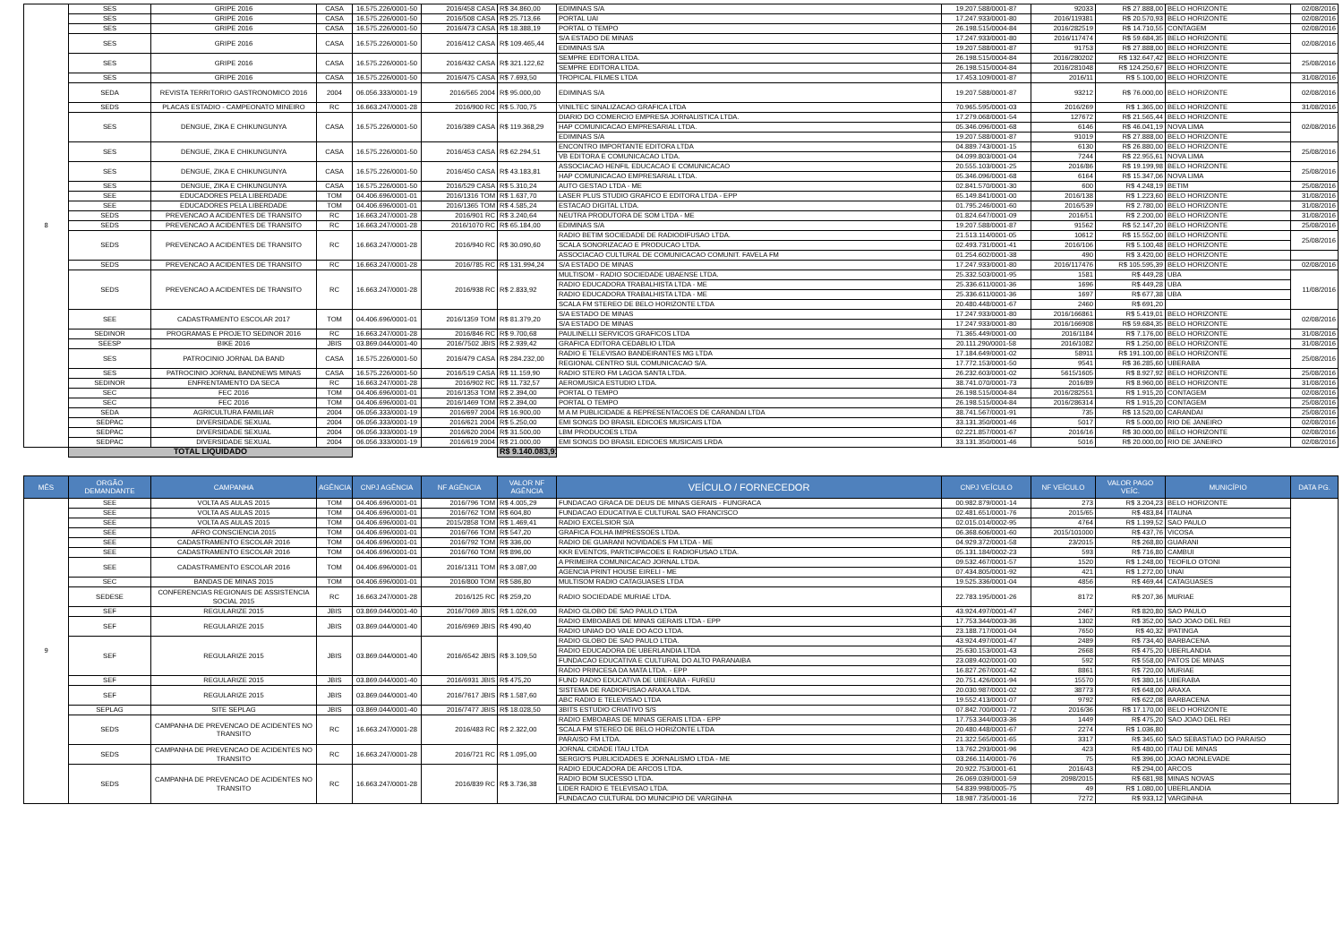| 8 | SES | GRIPE 2016 | CASA | 16.575.226/0001-50 | 2016/458 CASA | R$ 34.860,00 | EDIMINAS S/A | 19.207.588/0001-87 | 92033 | R$ 27.888,00 | BELO HORIZONTE | 02/08/2016 |
| | SES | GRIPE 2016 | CASA | 16.575.226/0001-50 | 2016/508 CASA | R$ 25.713,66 | PORTAL UAI | 17.247.933/0001-80 | 2016/119381 | R$ 20.570,93 | BELO HORIZONTE | 02/08/2016 |
| | SES | GRIPE 2016 | CASA | 16.575.226/0001-50 | 2016/473 CASA | R$ 18.388,19 | PORTAL O TEMPO | 26.198.515/0004-84 | 2016/282519 | R$ 14.710,55 | CONTAGEM | 02/08/2016 |
| | SES | GRIPE 2016 | CASA | 16.575.226/0001-50 | 2016/412 CASA | R$ 109.465,44 | S/A ESTADO DE MINAS | 17.247.933/0001-80 | 2016/117474 | R$ 59.684,35 | BELO HORIZONTE | 02/08/2016 |
| | | | | | | | EDIMINAS S/A | 19.207.588/0001-87 | 91753 | R$ 27.888,00 | BELO HORIZONTE | |
| | SES | GRIPE 2016 | CASA | 16.575.226/0001-50 | 2016/432 CASA | R$ 321.122,62 | SEMPRE EDITORA LTDA. | 26.198.515/0004-84 | 2016/280202 | R$ 132.647,42 | BELO HORIZONTE | 25/08/2016 |
| | | | | | | | SEMPRE EDITORA LTDA. | 26.198.515/0004-84 | 2016/281048 | R$ 124.250,67 | BELO HORIZONTE | |
| | SES | GRIPE 2016 | CASA | 16.575.226/0001-50 | 2016/475 CASA | R$ 7.693,50 | TROPICAL FILMES LTDA | 17.453.109/0001-87 | 2016/11 | R$ 5.100,00 | BELO HORIZONTE | 31/08/2016 |
| | SEDA | REVISTA TERRITORIO GASTRONOMICO 2016 | 2004 | 06.056.333/0001-19 | 2016/565 2004 | R$ 95.000,00 | EDIMINAS S/A | 19.207.588/0001-87 | 93212 | R$ 76.000,00 | BELO HORIZONTE | 02/08/2016 |
| | SEDS | PLACAS ESTADIO - CAMPEONATO MINEIRO | RC | 16.663.247/0001-28 | 2016/900 RC | R$ 5.700,75 | VINILTEC SINALIZACAO GRAFICA LTDA | 70.965.595/0001-03 | 2016/269 | R$ 1.365,00 | BELO HORIZONTE | 31/08/2016 |
| | SES | DENGUE, ZIKA E CHIKUNGUNYA | CASA | 16.575.226/0001-50 | 2016/389 CASA | R$ 119.368,29 | DIARIO DO COMERCIO EMPRESA JORNALISTICA LTDA. | 17.279.068/0001-54 | 127672 | R$ 21.565,44 | BELO HORIZONTE | 02/08/2016 |
| | | | | | | | HAP COMUNICACAO EMPRESARIAL LTDA. | 05.346.096/0001-68 | 6146 | R$ 46.041,19 | NOVA LIMA | |
| | | | | | | | EDIMINAS S/A | 19.207.588/0001-87 | 91019 | R$ 27.888,00 | BELO HORIZONTE | |
| | SES | DENGUE, ZIKA E CHIKUNGUNYA | CASA | 16.575.226/0001-50 | 2016/453 CASA | R$ 62.294,51 | ENCONTRO IMPORTANTE EDITORA LTDA | 04.889.743/0001-15 | 6130 | R$ 26.880,00 | BELO HORIZONTE | 25/08/2016 |
| | | | | | | | VB EDITORA E COMUNICACAO LTDA. | 04.099.803/0001-04 | 7244 | R$ 22.955,61 | NOVA LIMA | |
| | SES | DENGUE, ZIKA E CHIKUNGUNYA | CASA | 16.575.226/0001-50 | 2016/450 CASA | R$ 43.183,81 | ASSOCIACAO HENFIL EDUCACAO E COMUNICACAO | 20.555.103/0001-25 | 2016/86 | R$ 19.199,98 | BELO HORIZONTE | 25/08/2016 |
| | | | | | | | HAP COMUNICACAO EMPRESARIAL LTDA. | 05.346.096/0001-68 | 6164 | R$ 15.347,06 | NOVA LIMA | |
| | SES | DENGUE, ZIKA E CHIKUNGUNYA | CASA | 16.575.226/0001-50 | 2016/529 CASA | R$ 5.310,24 | AUTO GESTAO LTDA - ME | 02.841.570/0001-30 | 600 | R$ 4.248,19 | BETIM | 25/08/2016 |
| | SEE | EDUCADORES PELA LIBERDADE | TOM | 04.406.696/0001-01 | 2016/1316 TOM | R$ 1.637,70 | LASER PLUS STUDIO GRAFICO E EDITORA LTDA - EPP | 65.149.841/0001-00 | 2016/138 | R$ 1.223,60 | BELO HORIZONTE | 31/08/2016 |
| | SEE | EDUCADORES PELA LIBERDADE | TOM | 04.406.696/0001-01 | 2016/1365 TOM | R$ 4.585,24 | ESTACAO DIGITAL LTDA. | 01.795.246/0001-60 | 2016/539 | R$ 2.780,00 | BELO HORIZONTE | 31/08/2016 |
| | SEDS | PREVENCAO A ACIDENTES DE TRANSITO | RC | 16.663.247/0001-28 | 2016/901 RC | R$ 3.240,64 | NEUTRA PRODUTORA DE SOM LTDA - ME | 01.824.647/0001-09 | 2016/51 | R$ 2.200,00 | BELO HORIZONTE | 31/08/2016 |
| | SEDS | PREVENCAO A ACIDENTES DE TRANSITO | RC | 16.663.247/0001-28 | 2016/1070 RC | R$ 65.184,00 | EDIMINAS S/A | 19.207.588/0001-87 | 91562 | R$ 52.147,20 | BELO HORIZONTE | 25/08/2016 |
| | SEDS | PREVENCAO A ACIDENTES DE TRANSITO | RC | 16.663.247/0001-28 | 2016/940 RC | R$ 30.090,60 | RADIO BETIM SOCIEDADE DE RADIODIFUSAO LTDA. | 21.513.114/0001-05 | 10612 | R$ 15.552,00 | BELO HORIZONTE | 25/08/2016 |
| | | | | | | | SCALA SONORIZACAO E PRODUCAO LTDA. | 02.493.731/0001-41 | 2016/106 | R$ 5.100,48 | BELO HORIZONTE | |
| | | | | | | | ASSOCIACAO CULTURAL DE COMUNICACAO COMUNIT. FAVELA FM | 01.254.602/0001-38 | 490 | R$ 3.420,00 | BELO HORIZONTE | |
| | SEDS | PREVENCAO A ACIDENTES DE TRANSITO | RC | 16.663.247/0001-28 | 2016/785 RC | R$ 131.994,24 | S/A ESTADO DE MINAS | 17.247.933/0001-80 | 2016/117476 | R$ 105.595,39 | BELO HORIZONTE | 02/08/2016 |
| | SEDS | PREVENCAO A ACIDENTES DE TRANSITO | RC | 16.663.247/0001-28 | 2016/938 RC | R$ 2.833,92 | MULTISOM - RADIO SOCIEDADE UBAENSE LTDA. | 25.332.503/0001-95 | 1581 | R$ 449,28 | UBA | 11/08/2016 |
| | | | | | | | RADIO EDUCADORA TRABALHISTA LTDA - ME | 25.336.611/0001-36 | 1696 | R$ 449,28 | UBA | |
| | | | | | | | RADIO EDUCADORA TRABALHISTA LTDA - ME | 25.336.611/0001-36 | 1697 | R$ 677,38 | UBA | |
| | | | | | | | SCALA FM STEREO DE BELO HORIZONTE LTDA | 20.480.448/0001-67 | 2460 | R$ 691,20 | | |
| | SEE | CADASTRAMENTO ESCOLAR 2017 | TOM | 04.406.696/0001-01 | 2016/1359 TOM | R$ 81.379,20 | S/A ESTADO DE MINAS | 17.247.933/0001-80 | 2016/166861 | R$ 5.419,01 | BELO HORIZONTE | 02/08/2016 |
| | | | | | | | S/A ESTADO DE MINAS | 17.247.933/0001-80 | 2016/166908 | R$ 59.684,35 | BELO HORIZONTE | |
| | SEDINOR | PROGRAMAS E PROJETO SEDINOR 2016 | RC | 16.663.247/0001-28 | 2016/846 RC | R$ 9.700,68 | PAULINELLI SERVICOS GRAFICOS LTDA | 71.365.449/0001-00 | 2016/1184 | R$ 7.176,00 | BELO HORIZONTE | 31/08/2016 |
| | SEESP | BIKE 2016 | JBIS | 03.869.044/0001-40 | 2016/7502 JBIS | R$ 2.939,42 | GRAFICA EDITORA CEDABLIO LTDA | 20.111.290/0001-58 | 2016/1082 | R$ 1.250,00 | BELO HORIZONTE | 31/08/2016 |
| | SES | PATROCINIO JORNAL DA BAND | CASA | 16.575.226/0001-50 | 2016/479 CASA | R$ 284.232,00 | RADIO E TELEVISAO BANDEIRANTES MG LTDA | 17.184.649/0001-02 | 58911 | R$ 191.100,00 | BELO HORIZONTE | 25/08/2016 |
| | | | | | | | REGIONAL CENTRO SUL COMUNICACAO S/A. | 17.772.153/0001-50 | 9541 | R$ 36.285,60 | UBERABA | |
| | SES | PATROCINIO JORNAL BANDNEWS MINAS | CASA | 16.575.226/0001-50 | 2016/519 CASA | R$ 11.159,90 | RADIO STERO FM LAGOA SANTA LTDA. | 26.232.603/0001-02 | 5615/1605 | R$ 8.927,92 | BELO HORIZONTE | 25/08/2016 |
| | SEDINOR | ENFRENTAMENTO DA SECA | RC | 16.663.247/0001-28 | 2016/902 RC | R$ 11.732,57 | AEROMUSICA ESTUDIO LTDA. | 38.741.070/0001-73 | 2016/89 | R$ 8.960,00 | BELO HORIZONTE | 31/08/2016 |
| | SEC | FEC 2016 | TOM | 04.406.696/0001-01 | 2016/1353 TOM | R$ 2.394,00 | PORTAL O TEMPO | 26.198.515/0004-84 | 2016/282551 | R$ 1.915,20 | CONTAGEM | 02/08/2016 |
| | SEC | FEC 2016 | TOM | 04.406.696/0001-01 | 2016/1469 TOM | R$ 2.394,00 | PORTAL O TEMPO | 26.198.515/0004-84 | 2016/286314 | R$ 1.915,20 | CONTAGEM | 25/08/2016 |
| | SEDA | AGRICULTURA FAMILIAR | 2004 | 06.056.333/0001-19 | 2016/697 2004 | R$ 16.900,00 | M A M PUBLICIDADE & REPRESENTACOES DE CARANDAI LTDA | 38.741.567/0001-91 | 735 | R$ 13.520,00 | CARANDAI | 25/08/2016 |
| | SEDPAC | DIVERSIDADE SEXUAL | 2004 | 06.056.333/0001-19 | 2016/621 2004 | R$ 5.250,00 | EMI SONGS DO BRASIL EDICOES MUSICAIS LTDA | 33.131.350/0001-46 | 5017 | R$ 5.000,00 | RIO DE JANEIRO | 02/08/2016 |
| | SEDPAC | DIVERSIDADE SEXUAL | 2004 | 06.056.333/0001-19 | 2016/620 2004 | R$ 31.500,00 | LBM PRODUCOES LTDA | 02.221.857/0001-67 | 2016/16 | R$ 30.000,00 | BELO HORIZONTE | 02/08/2016 |
| | SEDPAC | DIVERSIDADE SEXUAL | 2004 | 06.056.333/0001-19 | 2016/619 2004 | R$ 21.000,00 | EMI SONGS DO BRASIL EDICOES MUSICAIS LRDA | 33.131.350/0001-46 | 5016 | R$ 20.000,00 | RIO DE JANEIRO | 02/08/2016 |
| | TOTAL LIQUIDADO | | | | | R$ 9.140.083,91 | | | | | | |
| MÊS | ORGÃO DEMANDANTE | CAMPANHA | AGÊNCIA | CNPJ AGÊNCIA | NF AGÊNCIA | VALOR NF AGÊNCIA | VEÍCULO / FORNECEDOR | CNPJ VEÍCULO | NF VEÍCULO | VALOR PAGO VEÍC. | MUNICÍPIO | DATA PG. |
| 9 | SEE | VOLTA AS AULAS 2015 | TOM | 04.406.696/0001-01 | 2016/796 TOM | R$ 4.005,29 | FUNDACAO GRACA DE DEUS DE MINAS GERAIS - FUNGRACA | 00.982.879/0001-14 | 273 | R$ 3.204,23 | BELO HORIZONTE | |
| | SEE | VOLTA AS AULAS 2015 | TOM | 04.406.696/0001-01 | 2016/762 TOM | R$ 604,80 | FUNDACAO EDUCATIVA E CULTURAL SAO FRANCISCO | 02.481.651/0001-76 | 2015/65 | R$ 483,84 | ITAUNA | |
| | SEE | VOLTA AS AULAS 2015 | TOM | 04.406.696/0001-01 | 2015/2858 TOM | R$ 1.469,41 | RADIO EXCELSIOR S/A | 02.015.014/0002-95 | 4764 | R$ 1.199,52 | SAO PAULO | |
| | SEE | AFRO CONSCIENCIA 2015 | TOM | 04.406.696/0001-01 | 2016/766 TOM | R$ 547,20 | GRAFICA FOLHA IMPRESSOES LTDA. | 06.368.606/0001-60 | 2015/101000 | R$ 437,76 | VICOSA | |
| | SEE | CADASTRAMENTO ESCOLAR 2016 | TOM | 04.406.696/0001-01 | 2016/792 TOM | R$ 336,00 | RADIO DE GUARANI NOVIDADES FM LTDA - ME | 04.929.372/0001-58 | 23/2015 | R$ 268,80 | GUARANI | |
| | SEE | CADASTRAMENTO ESCOLAR 2016 | TOM | 04.406.696/0001-01 | 2016/760 TOM | R$ 896,00 | KKR EVENTOS, PARTICIPACOES E RADIOFUSAO LTDA. | 05.131.184/0002-23 | 593 | R$ 716,80 | CAMBUI | |
| | SEE | CADASTRAMENTO ESCOLAR 2016 | TOM | 04.406.696/0001-01 | 2016/1311 TOM | R$ 3.087,00 | A PRIMEIRA COMUNICACAO JORNAL LTDA. | 09.532.467/0001-57 | 1520 | R$ 1.248,00 | TEOFILO OTONI | |
| | | | | | | | AGENCIA PRINT HOUSE EIRELI - ME | 07.434.805/0001-92 | 421 | R$ 1.272,00 | UNAI | |
| | SEC | BANDAS DE MINAS 2015 | TOM | 04.406.696/0001-01 | 2016/800 TOM | R$ 586,80 | MULTISOM RADIO CATAGUASES LTDA | 19.525.336/0001-04 | 4856 | R$ 469,44 | CATAGUASES | |
| | SEDESE | CONFERENCIAS REGIONAIS DE ASSISTENCIA SOCIAL 2015 | RC | 16.663.247/0001-28 | 2016/125 RC | R$ 259,20 | RADIO SOCIEDADE MURIAE LTDA. | 22.783.195/0001-26 | 8172 | R$ 207,36 | MURIAE | |
| | SEF | REGULARIZE 2015 | JBIS | 03.869.044/0001-40 | 2016/7069 JBIS | R$ 1.026,00 | RADIO GLOBO DE SAO PAULO LTDA | 43.924.497/0001-47 | 2467 | R$ 820,80 | SAO PAULO | |
| | SEF | REGULARIZE 2015 | JBIS | 03.869.044/0001-40 | 2016/6969 JBIS | R$ 490,40 | RADIO EMBOABAS DE MINAS GERAIS LTDA - EPP | 17.753.344/0003-36 | 1302 | R$ 352,00 | SAO JOAO DEL REI | |
| | | | | | | | RADIO UNIAO DO VALE DO ACO LTDA. | 23.188.717/0001-04 | 7650 | R$ 40,32 | IPATINGA | |
| | SEF | REGULARIZE 2015 | JBIS | 03.869.044/0001-40 | 2016/6542 JBIS | R$ 3.109,50 | RADIO GLOBO DE SAO PAULO LTDA. | 43.924.497/0001-47 | 2489 | R$ 734,40 | BARBACENA | |
| | | | | | | | RADIO EDUCADORA DE UBERLANDIA LTDA | 25.630.153/0001-43 | 2668 | R$ 475,20 | UBERLANDIA | |
| | | | | | | | FUNDACAO EDUCATIVA E CULTURAL DO ALTO PARANAIBA | 23.089.402/0001-00 | 592 | R$ 558,00 | PATOS DE MINAS | |
| | | | | | | | RADIO PRINCESA DA MATA LTDA. - EPP | 16.827.267/0001-42 | 8861 | R$ 720,00 | MURIAE | |
| | SEF | REGULARIZE 2015 | JBIS | 03.869.044/0001-40 | 2016/6931 JBIS | R$ 475,20 | FUND RADIO EDUCATIVA DE UBERABA - FUREU | 20.751.426/0001-94 | 15570 | R$ 380,16 | UBERABA | |
| | SEF | REGULARIZE 2015 | JBIS | 03.869.044/0001-40 | 2016/7617 JBIS | R$ 1.587,60 | SISTEMA DE RADIOFUSAO ARAXA LTDA. | 20.030.987/0001-02 | 38773 | R$ 648,00 | ARAXA | |
| | | | | | | | ABC RADIO E TELEVISAO LTDA | 19.552.413/0001-07 | 9792 | R$ 622,08 | BARBACENA | |
| | SEPLAG | SITE SEPLAG | JBIS | 03.869.044/0001-40 | 2016/7477 JBIS | R$ 18.028,50 | 3BITS ESTUDIO CRIATIVO S/S | 07.842.700/0001-72 | 2016/36 | R$ 17.170,00 | BELO HORIZONTE | |
| | SEDS | CAMPANHA DE PREVENCAO DE ACIDENTES NO TRANSITO | RC | 16.663.247/0001-28 | 2016/483 RC | R$ 2.322,00 | RADIO EMBOABAS DE MINAS GERAIS LTDA - EPP | 17.753.344/0003-36 | 1449 | R$ 475,20 | SAO JOAO DEL REI | |
| | | | | | | | SCALA FM STEREO DE BELO HORIZONTE LTDA | 20.480.448/0001-67 | 2274 | R$ 1.036,80 | | |
| | | | | | | | PARAISO FM LTDA. | 21.322.565/0001-65 | 3317 | R$ 345,60 | SAO SEBASTIAO DO PARAISO | |
| | SEDS | CAMPANHA DE PREVENCAO DE ACIDENTES NO TRANSITO | RC | 16.663.247/0001-28 | 2016/721 RC | R$ 1.095,00 | JORNAL CIDADE ITAU LTDA | 13.762.293/0001-96 | 423 | R$ 480,00 | ITAU DE MINAS | |
| | | | | | | | SERGIO'S PUBLICIDADES E JORNALISMO LTDA - ME | 03.266.114/0001-76 | 75 | R$ 396,00 | JOAO MONLEVADE | |
| | SEDS | CAMPANHA DE PREVENCAO DE ACIDENTES NO TRANSITO | RC | 16.663.247/0001-28 | 2016/839 RC | R$ 3.736,38 | RADIO EDUCADORA DE ARCOS LTDA. | 20.922.753/0001-61 | 2016/43 | R$ 294,00 | ARCOS | |
| | | | | | | | RADIO BOM SUCESSO LTDA. | 26.069.039/0001-59 | 2098/2015 | R$ 681,98 | MINAS NOVAS | |
| | | | | | | | LIDER RADIO E TELEVISAO LTDA. | 54.839.998/0005-75 | 49 | R$ 1.080,00 | UBERLANDIA | |
| | | | | | | | FUNDACAO CULTURAL DO MUNICIPIO DE VARGINHA | 18.987.735/0001-16 | 7272 | R$ 933,12 | VARGINHA | |